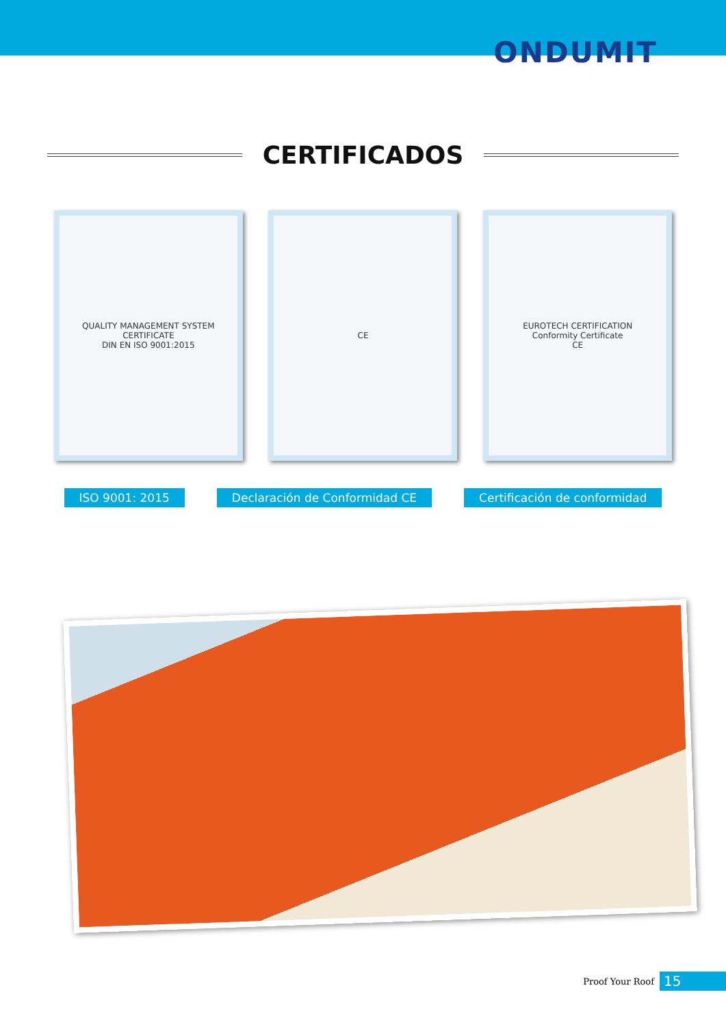ONDUMIT
CERTIFICADOS
QUALITY MANAGEMENT SYSTEM CERTIFICATE
DIN EN ISO 9001:2015
CE EUROTECH CERTIFICATION
Conformity Certificate
CE
ISO 9001: 2015 Declaración de Conformidad CE Certificación de conformidad
Proof Your Roof 15